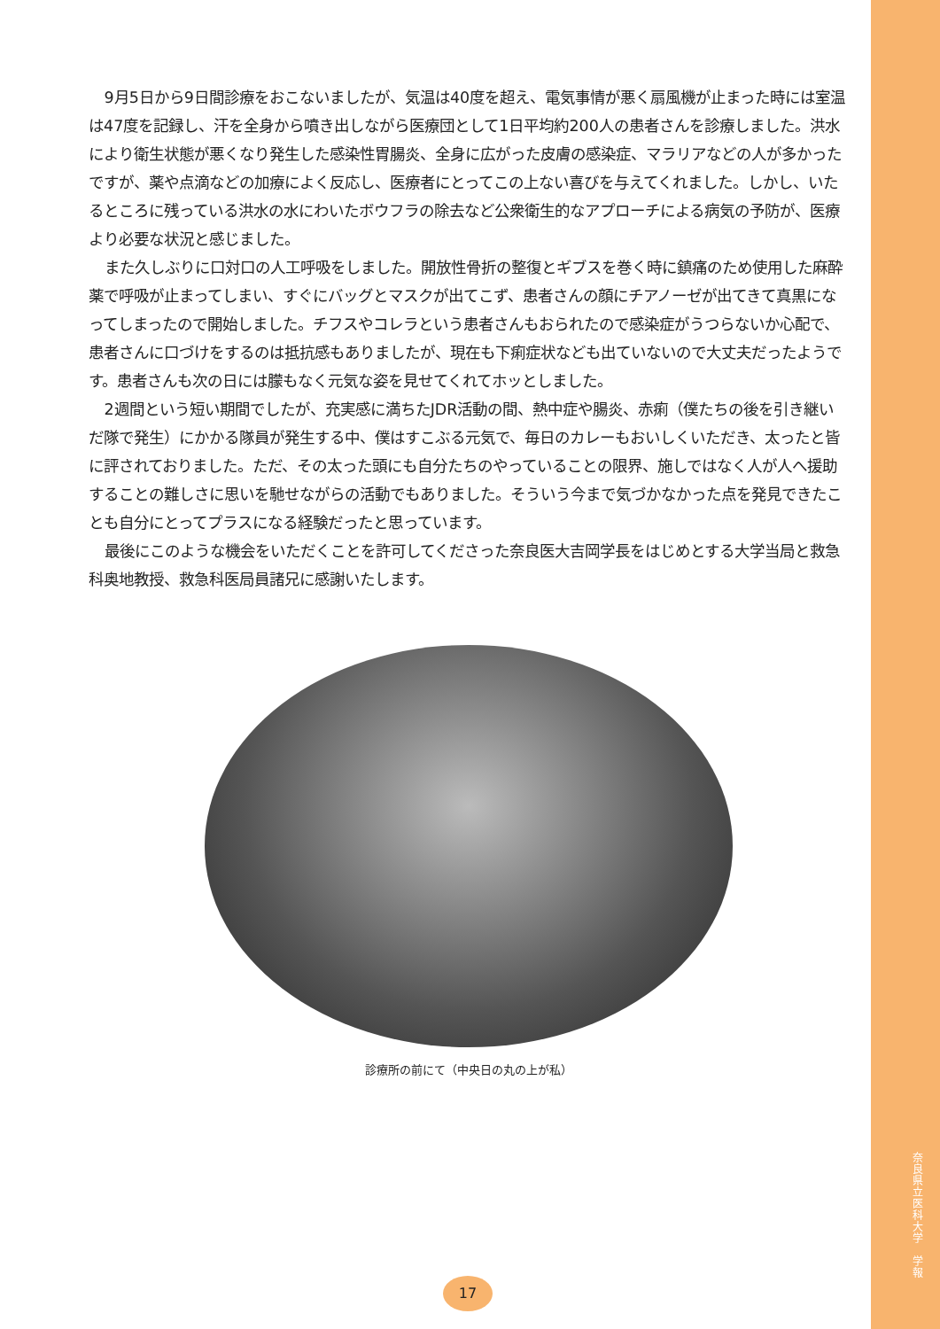9月5日から9日間診療をおこないましたが、気温は40度を超え、電気事情が悪く扇風機が止まった時には室温は47度を記録し、汗を全身から噴き出しながら医療団として1日平均約200人の患者さんを診療しました。洪水により衛生状態が悪くなり発生した感染性胃腸炎、全身に広がった皮膚の感染症、マラリアなどの人が多かったですが、薬や点滴などの加療によく反応し、医療者にとってこの上ない喜びを与えてくれました。しかし、いたるところに残っている洪水の水にわいたボウフラの除去など公衆衛生的なアプローチによる病気の予防が、医療より必要な状況と感じました。
また久しぶりに口対口の人工呼吸をしました。開放性骨折の整復とギブスを巻く時に鎮痛のため使用した麻酔薬で呼吸が止まってしまい、すぐにバッグとマスクが出てこず、患者さんの顔にチアノーゼが出てきて真黒になってしまったので開始しました。チフスやコレラという患者さんもおられたので感染症がうつらないか心配で、患者さんに口づけをするのは抵抗感もありましたが、現在も下痢症状なども出ていないので大丈夫だったようです。患者さんも次の日には朦もなく元気な姿を見せてくれてホッとしました。
2週間という短い期間でしたが、充実感に満ちたJDR活動の間、熱中症や腸炎、赤痢（僕たちの後を引き継いだ隊で発生）にかかる隊員が発生する中、僕はすこぶる元気で、毎日のカレーもおいしくいただき、太ったと皆に評されておりました。ただ、その太った頭にも自分たちのやっていることの限界、施しではなく人が人へ援助することの難しさに思いを馳せながらの活動でもありました。そういう今まで気づかなかった点を発見できたことも自分にとってプラスになる経験だったと思っています。
最後にこのような機会をいただくことを許可してくださった奈良医大吉岡学長をはじめとする大学当局と救急科奥地教授、救急科医局員諸兄に感謝いたします。
診療所の前にて（中央日の丸の上が私）
17
奈良県立医科大学　学報